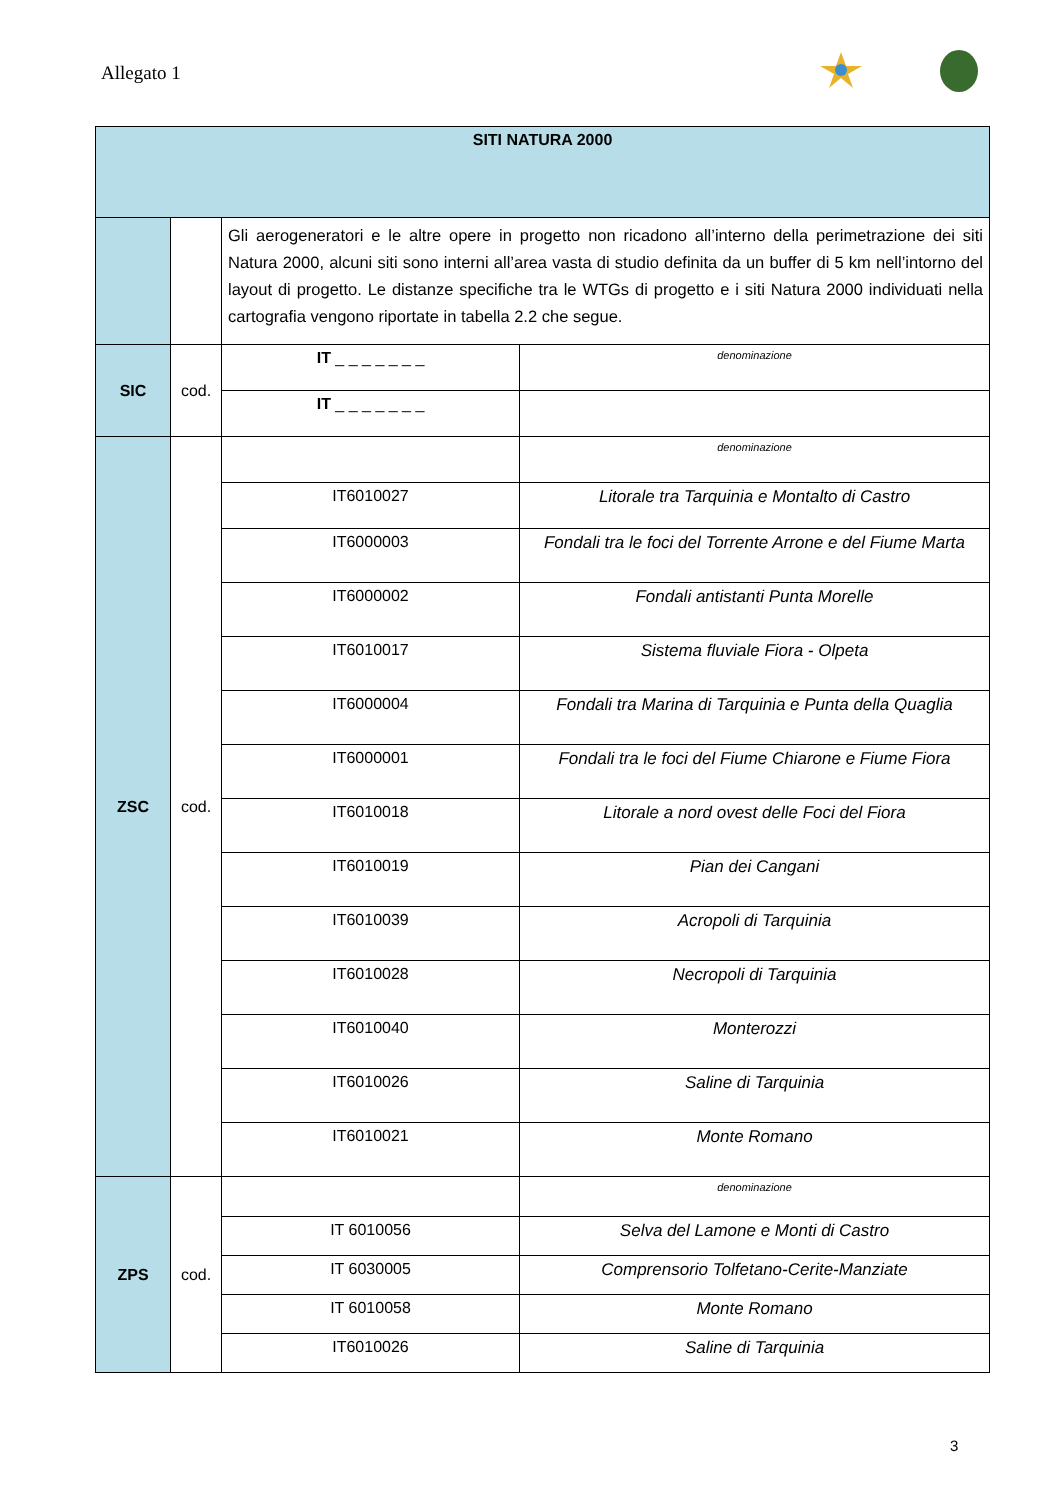Allegato 1
| SITI NATURA 2000 | | | |
| --- | --- | --- | --- |
| | | Gli aerogeneratori e le altre opere in progetto non ricadono all’interno della perimetrazione dei siti Natura 2000, alcuni siti sono interni all’area vasta di studio definita da un buffer di 5 km nell’intorno del layout di progetto. Le distanze specifiche tra le WTGs di progetto e i siti Natura 2000 individuati nella cartografia vengono riportate in tabella 2.2 che segue. | |
| SIC | cod. | IT _ _ _ _ _ _ _ | denominazione |
| | | IT _ _ _ _ _ _ _ | |
| ZSC | cod. | | denominazione |
| | | IT6010027 | Litorale tra Tarquinia e Montalto di Castro |
| | | IT6000003 | Fondali tra le foci del Torrente Arrone e del Fiume Marta |
| | | IT6000002 | Fondali antistanti Punta Morelle |
| | | IT6010017 | Sistema fluviale Fiora - Olpeta |
| | | IT6000004 | Fondali tra Marina di Tarquinia e Punta della Quaglia |
| | | IT6000001 | Fondali tra le foci del Fiume Chiarone e Fiume Fiora |
| | | IT6010018 | Litorale a nord ovest delle Foci del Fiora |
| | | IT6010019 | Pian dei Cangani |
| | | IT6010039 | Acropoli di Tarquinia |
| | | IT6010028 | Necropoli di Tarquinia |
| | | IT6010040 | Monterozzi |
| | | IT6010026 | Saline di Tarquinia |
| | | IT6010021 | Monte Romano |
| ZPS | cod. | | denominazione |
| | | IT 6010056 | Selva del Lamone e Monti di Castro |
| | | IT 6030005 | Comprensorio Tolfetano-Cerite-Manziate |
| | | IT 6010058 | Monte Romano |
| | | IT6010026 | Saline di Tarquinia |
3